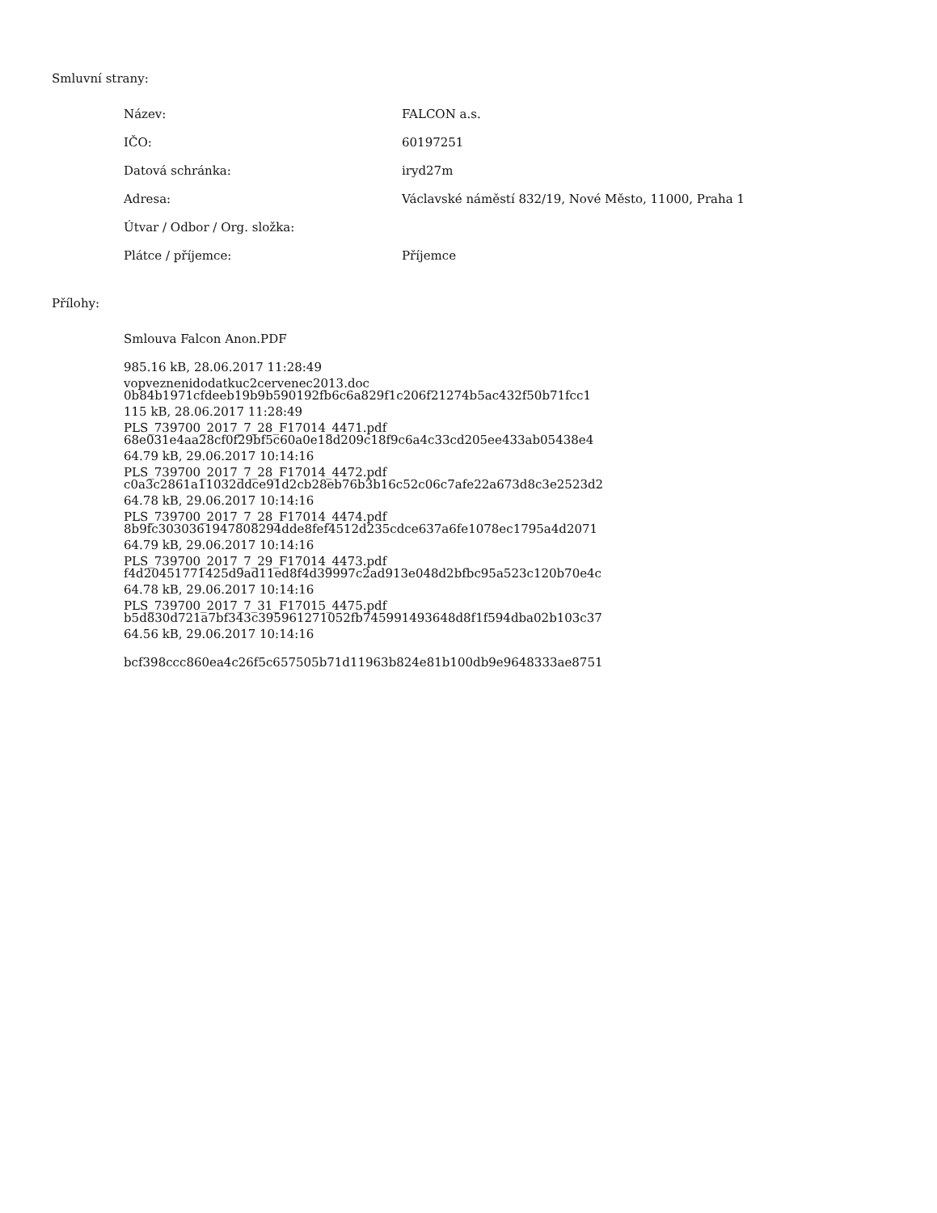Smluvní strany:
| Název: | FALCON a.s. |
| IČO: | 60197251 |
| Datová schránka: | iryd27m |
| Adresa: | Václavské náměstí 832/19, Nové Město, 11000, Praha 1 |
| Útvar / Odbor / Org. složka: | |
| Plátce / příjemce: | Příjemce |
Přílohy:
Smlouva Falcon Anon.PDF
985.16 kB, 28.06.2017 11:28:49
0b84b1971cfdeeb19b9b590192fb6c6a829f1c206f21274b5ac432f50b71fcc1
vopveznenidodatkuc2cervenec2013.doc
115 kB, 28.06.2017 11:28:49
68e031e4aa28cf0f29bf5c60a0e18d209c18f9c6a4c33cd205ee433ab05438e4
PLS_739700_2017_7_28_F17014_4471.pdf
64.79 kB, 29.06.2017 10:14:16
c0a3c2861a11032ddce91d2cb28eb76b3b16c52c06c7afe22a673d8c3e2523d2
PLS_739700_2017_7_28_F17014_4472.pdf
64.78 kB, 29.06.2017 10:14:16
8b9fc3030361947808294dde8fef4512d235cdce637a6fe1078ec1795a4d2071
PLS_739700_2017_7_28_F17014_4474.pdf
64.79 kB, 29.06.2017 10:14:16
f4d20451771425d9ad11ed8f4d39997c2ad913e048d2bfbc95a523c120b70e4c
PLS_739700_2017_7_29_F17014_4473.pdf
64.78 kB, 29.06.2017 10:14:16
b5d830d721a7bf343c395961271052fb745991493648d8f1f594dba02b103c37
PLS_739700_2017_7_31_F17015_4475.pdf
64.56 kB, 29.06.2017 10:14:16
bcf398ccc860ea4c26f5c657505b71d11963b824e81b100db9e9648333ae8751